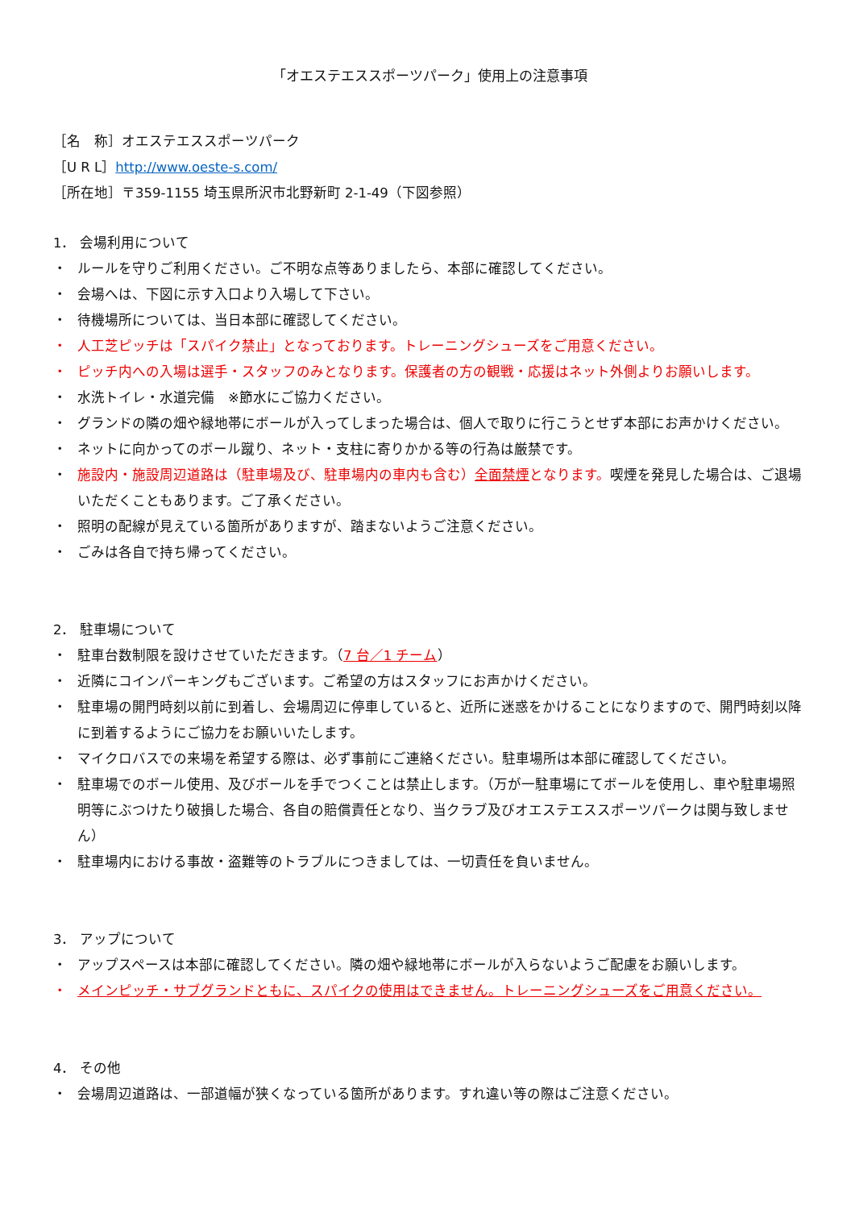「オエステエススポーツパーク」使用上の注意事項
［名　称］オエステエススポーツパーク
［U R L］http://www.oeste-s.com/
［所在地］〒359-1155 埼玉県所沢市北野新町 2-1-49（下図参照）
1． 会場利用について
・ ルールを守りご利用ください。ご不明な点等ありましたら、本部に確認してください。
・ 会場へは、下図に示す入口より入場して下さい。
・ 待機場所については、当日本部に確認してください。
・ 人工芝ピッチは「スパイク禁止」となっております。トレーニングシューズをご用意ください。
・ ピッチ内への入場は選手・スタッフのみとなります。保護者の方の観戦・応援はネット外側よりお願いします。
・ 水洗トイレ・水道完備　※節水にご協力ください。
・ グランドの隣の畑や緑地帯にボールが入ってしまった場合は、個人で取りに行こうとせず本部にお声かけください。
・ ネットに向かってのボール蹴り、ネット・支柱に寄りかかる等の行為は厳禁です。
・ 施設内・施設周辺道路は（駐車場及び、駐車場内の車内も含む）全面禁煙となります。喫煙を発見した場合は、ご退場いただくこともあります。ご了承ください。
・ 照明の配線が見えている箇所がありますが、踏まないようご注意ください。
・ ごみは各自で持ち帰ってください。
2． 駐車場について
・ 駐車台数制限を設けさせていただきます。（7 台／1 チーム）
・ 近隣にコインパーキングもございます。ご希望の方はスタッフにお声かけください。
・ 駐車場の開門時刻以前に到着し、会場周辺に停車していると、近所に迷惑をかけることになりますので、開門時刻以降に到着するようにご協力をお願いいたします。
・ マイクロバスでの来場を希望する際は、必ず事前にご連絡ください。駐車場所は本部に確認してください。
・ 駐車場でのボール使用、及びボールを手でつくことは禁止します。（万が一駐車場にてボールを使用し、車や駐車場照明等にぶつけたり破損した場合、各自の賠償責任となり、当クラブ及びオエステエススポーツパークは関与致しません）
・ 駐車場内における事故・盗難等のトラブルにつきましては、一切責任を負いません。
3． アップについて
・ アップスペースは本部に確認してください。隣の畑や緑地帯にボールが入らないようご配慮をお願いします。
・ メインピッチ・サブグランドともに、スパイクの使用はできません。トレーニングシューズをご用意ください。
4． その他
・ 会場周辺道路は、一部道幅が狭くなっている箇所があります。すれ違い等の際はご注意ください。